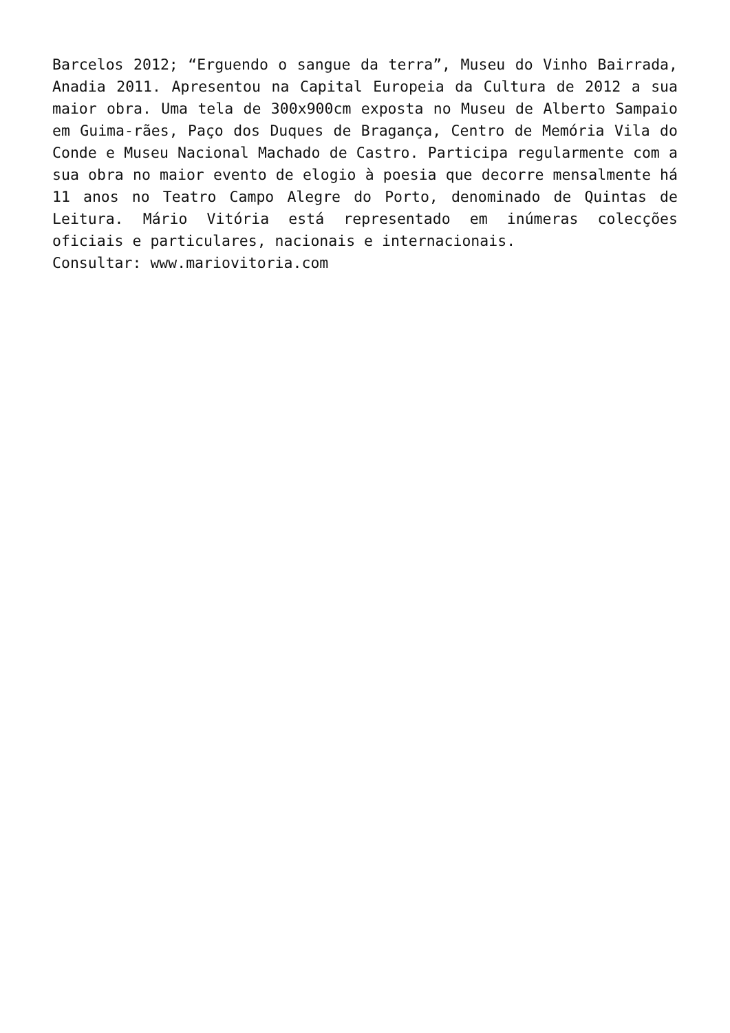Barcelos 2012; “Erguendo o sangue da terra”, Museu do Vinho Bairrada, Anadia 2011. Apresentou na Capital Europeia da Cultura de 2012 a sua maior obra. Uma tela de 300x900cm exposta no Museu de Alberto Sampaio em Guima-rães, Paço dos Duques de Bragança, Centro de Memória Vila do Conde e Museu Nacional Machado de Castro. Participa regularmente com a sua obra no maior evento de elogio à poesia que decorre mensalmente há 11 anos no Teatro Campo Alegre do Porto, denominado de Quintas de Leitura. Mário Vitória está representado em inúmeras colecções oficiais e particulares, nacionais e internacionais.
Consultar: www.mariovitoria.com